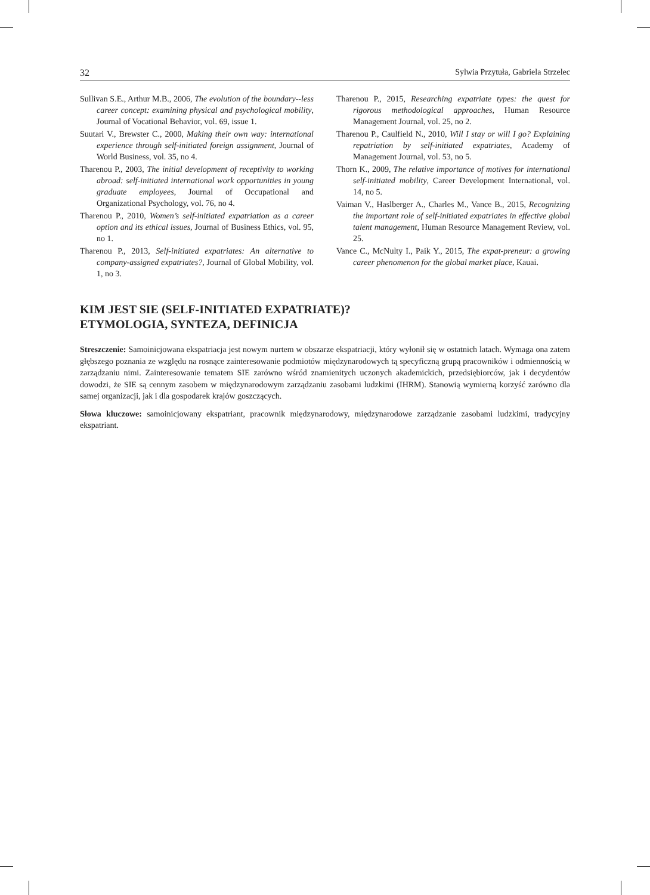32 Sylwia Przytuła, Gabriela Strzelec
Sullivan S.E., Arthur M.B., 2006, The evolution of the boundary--less career concept: examining physical and psychological mobility, Journal of Vocational Behavior, vol. 69, issue 1.
Suutari V., Brewster C., 2000, Making their own way: international experience through self-initiated foreign assignment, Journal of World Business, vol. 35, no 4.
Tharenou P., 2003, The initial development of receptivity to working abroad: self-initiated international work opportunities in young graduate employees, Journal of Occupational and Organizational Psychology, vol. 76, no 4.
Tharenou P., 2010, Women’s self-initiated expatriation as a career option and its ethical issues, Journal of Business Ethics, vol. 95, no 1.
Tharenou P., 2013, Self-initiated expatriates: An alternative to company-assigned expatriates?, Journal of Global Mobility, vol. 1, no 3.
Tharenou P., 2015, Researching expatriate types: the quest for rigorous methodological approaches, Human Resource Management Journal, vol. 25, no 2.
Tharenou P., Caulfield N., 2010, Will I stay or will I go? Explaining repatriation by self-initiated expatriates, Academy of Management Journal, vol. 53, no 5.
Thorn K., 2009, The relative importance of motives for international self-initiated mobility, Career Development International, vol. 14, no 5.
Vaiman V., Haslberger A., Charles M., Vance B., 2015, Recognizing the important role of self-initiated expatriates in effective global talent management, Human Resource Management Review, vol. 25.
Vance C., McNulty I., Paik Y., 2015, The expat-preneur: a growing career phenomenon for the global market place, Kauai.
KIM JEST SIE (SELF-INITIATED EXPATRIATE)?
ETYMOLOGIA, SYNTEZA, DEFINICJA
Streszczenie: Samoinicjowana ekspatriacja jest nowym nurtem w obszarze ekspatriacji, który wyłonił się w ostatnich latach. Wymaga ona zatem głębszego poznania ze względu na rosnące zainteresowanie podmiotów międzynarodowych tą specyficzną grupą pracowników i odmiennością w zarządzaniu nimi. Zainteresowanie tematem SIE zarówno wśród znamienitych uczonych akademickich, przedsiębiorców, jak i decydentów dowodzi, że SIE są cennym zasobem w międzynarodowym zarządzaniu zasobami ludzkimi (IHRM). Stanowią wymierną korzyść zarówno dla samej organizacji, jak i dla gospodarek krajów goszczących.
Słowa kluczowe: samoinicjowany ekspatriant, pracownik międzynarodowy, międzynarodowe zarządzanie zasobami ludzkimi, tradycyjny ekspatriant.